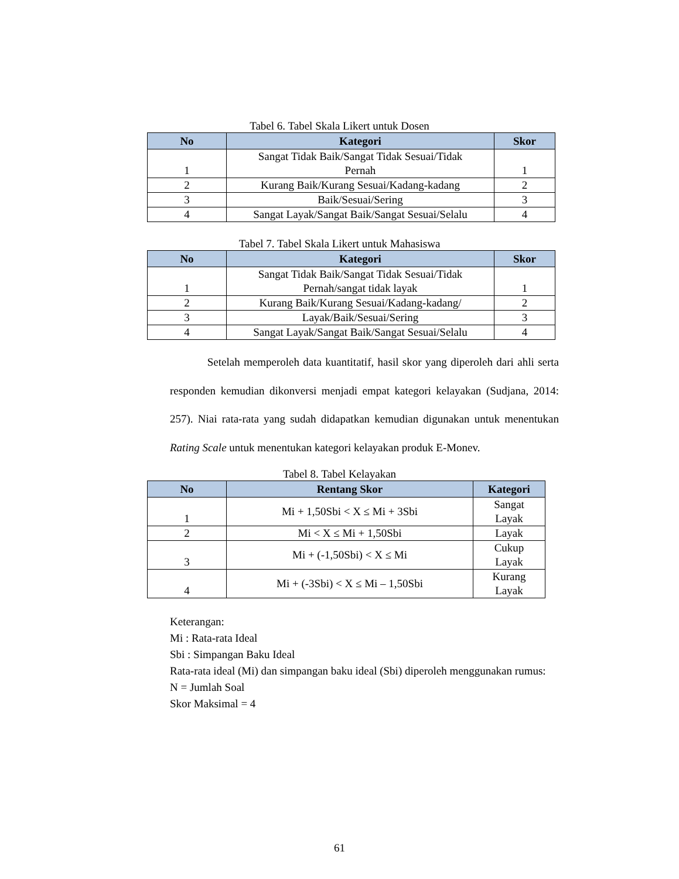Tabel 6. Tabel Skala Likert untuk Dosen
| No | Kategori | Skor |
| --- | --- | --- |
| 1 | Sangat Tidak Baik/Sangat Tidak Sesuai/Tidak Pernah | 1 |
| 2 | Kurang Baik/Kurang Sesuai/Kadang-kadang | 2 |
| 3 | Baik/Sesuai/Sering | 3 |
| 4 | Sangat Layak/Sangat Baik/Sangat Sesuai/Selalu | 4 |
Tabel 7. Tabel Skala Likert untuk Mahasiswa
| No | Kategori | Skor |
| --- | --- | --- |
| 1 | Sangat Tidak Baik/Sangat Tidak Sesuai/Tidak Pernah/sangat tidak layak | 1 |
| 2 | Kurang Baik/Kurang Sesuai/Kadang-kadang/ | 2 |
| 3 | Layak/Baik/Sesuai/Sering | 3 |
| 4 | Sangat Layak/Sangat Baik/Sangat Sesuai/Selalu | 4 |
Setelah memperoleh data kuantitatif, hasil skor yang diperoleh dari ahli serta responden kemudian dikonversi menjadi empat kategori kelayakan (Sudjana, 2014: 257). Niai rata-rata yang sudah didapatkan kemudian digunakan untuk menentukan Rating Scale untuk menentukan kategori kelayakan produk E-Monev.
Tabel 8. Tabel Kelayakan
| No | Rentang Skor | Kategori |
| --- | --- | --- |
| 1 | Mi + 1,50Sbi < X ≤ Mi + 3Sbi | Sangat Layak |
| 2 | Mi < X ≤ Mi + 1,50Sbi | Layak |
| 3 | Mi + (-1,50Sbi) < X ≤ Mi | Cukup Layak |
| 4 | Mi + (-3Sbi) < X ≤ Mi – 1,50Sbi | Kurang Layak |
Keterangan:
Mi : Rata-rata Ideal
Sbi : Simpangan Baku Ideal
Rata-rata ideal (Mi) dan simpangan baku ideal (Sbi) diperoleh menggunakan rumus:
N = Jumlah Soal
Skor Maksimal = 4
61